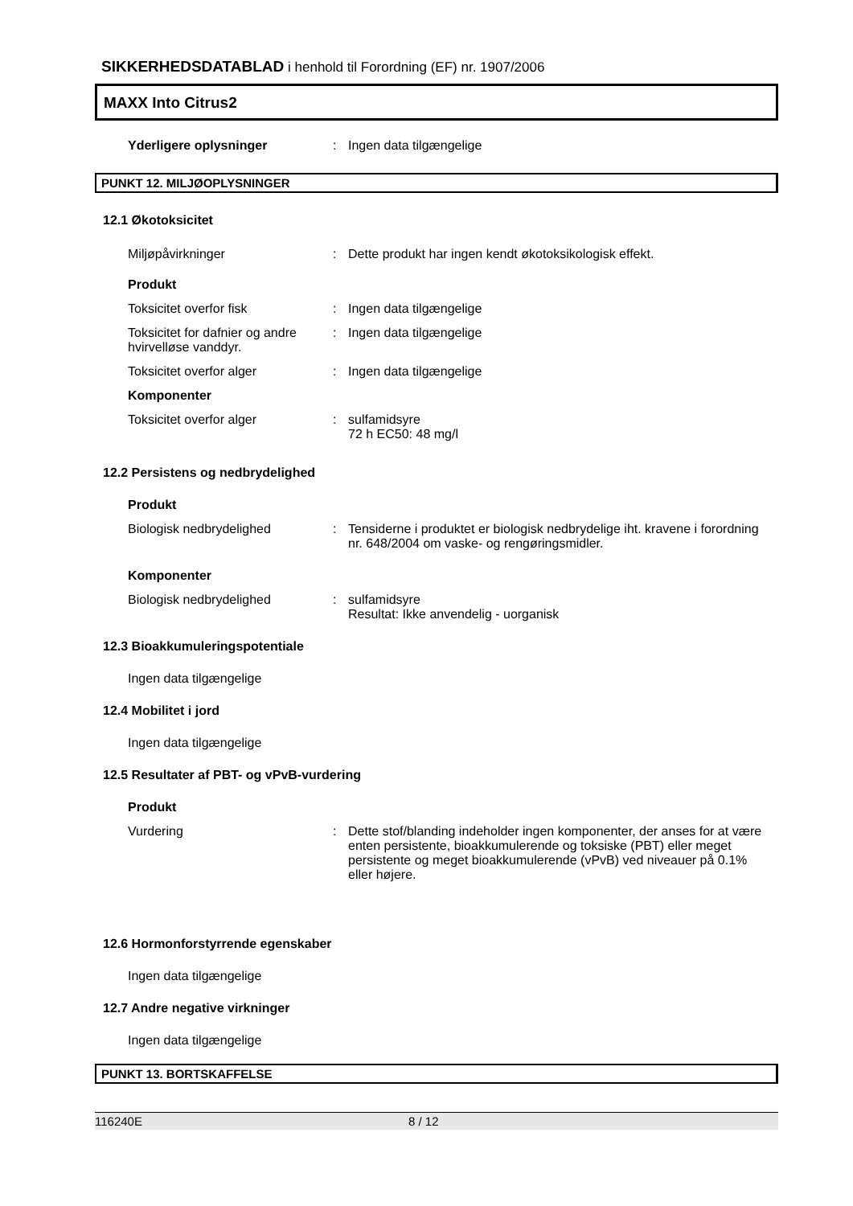SIKKERHEDSDATABLAD i henhold til Forordning (EF) nr. 1907/2006
MAXX Into Citrus2
Yderligere oplysninger : Ingen data tilgængelige
PUNKT 12. MILJØOPLYSNINGER
12.1 Økotoksicitet
Miljøpåvirkninger : Dette produkt har ingen kendt økotoksikologisk effekt.
Produkt
Toksicitet overfor fisk : Ingen data tilgængelige
Toksicitet for dafnier og andre hvirvelløse vanddyr.
: Ingen data tilgængelige
Toksicitet overfor alger : Ingen data tilgængelige
Komponenter
Toksicitet overfor alger : sulfamidsyre
72 h EC50: 48 mg/l
12.2 Persistens og nedbrydelighed
Produkt
Biologisk nedbrydelighed : Tensiderne i produktet er biologisk nedbrydelige iht. kravene i forordning nr. 648/2004 om vaske- og rengøringsmidler.
Komponenter
Biologisk nedbrydelighed : sulfamidsyre
Resultat: Ikke anvendelig - uorganisk
12.3 Bioakkumuleringspotentiale
Ingen data tilgængelige
12.4 Mobilitet i jord
Ingen data tilgængelige
12.5 Resultater af PBT- og vPvB-vurdering
Produkt
Vurdering : Dette stof/blanding indeholder ingen komponenter, der anses for at være enten persistente, bioakkumulerende og toksiske (PBT) eller meget persistente og meget bioakkumulerende (vPvB) ved niveauer på 0.1% eller højere.
12.6 Hormonforstyrrende egenskaber
Ingen data tilgængelige
12.7 Andre negative virkninger
Ingen data tilgængelige
PUNKT 13. BORTSKAFFELSE
116240E 8 / 12